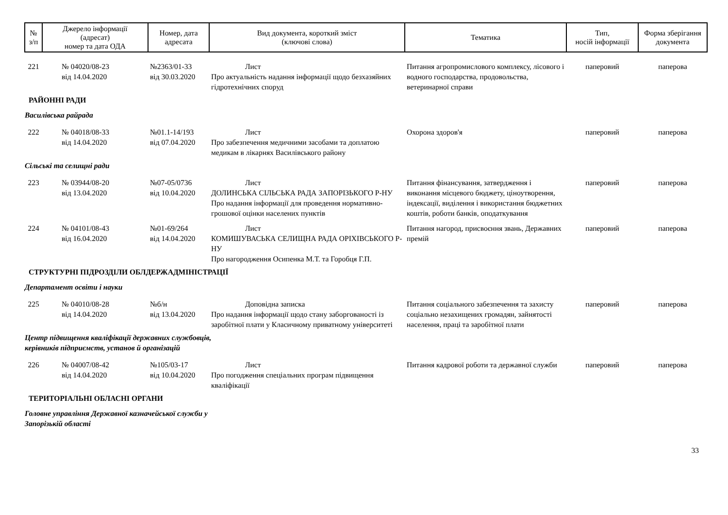| № з/п | Джерело інформації (адресат) номер та дата ОДА | Номер, дата адресата | Вид документа, короткий зміст (ключові слова) | Тематика | Тип, носій інформації | Форма зберігання документа |
| --- | --- | --- | --- | --- | --- | --- |
| 221 | № 04020/08-23 від 14.04.2020 | №2363/01-33 від 30.03.2020 | Лист Про актуальність надання інформації щодо безхазяйних гідротехнічних споруд | Питання агропромислового комплексу, лісового і водного господарства, продовольства, ветеринарної справи | паперовий | паперова |
| РАЙОННІ РАДИ | | | | | | |
| Василівська райрада | | | | | | |
| 222 | № 04018/08-33 від 14.04.2020 | №01.1-14/193 від 07.04.2020 | Лист Про забезпечення медичними засобами та доплатою медикам в лікарнях Василівського району | Охорона здоров'я | паперовий | паперова |
| Сільські та селищні ради | | | | | | |
| 223 | № 03944/08-20 від 13.04.2020 | №07-05/0736 від 10.04.2020 | Лист ДОЛИНСЬКА СІЛЬСЬКА РАДА ЗАПОРІЗЬКОГО Р-НУ Про надання інформації для проведення нормативно-грошової оцінки населених пунктів | Питання фінансування, затвердження і виконання місцевого бюджету, ціноутворення, індексації, виділення і використання бюджетних коштів, роботи банків, оподаткування | паперовий | паперова |
| 224 | № 04101/08-43 від 16.04.2020 | №01-69/264 від 14.04.2020 | Лист КОМИШУВАСЬКА СЕЛИЩНА РАДА ОРІХІВСЬКОГО Р-НУ Про нагородження Осипенка М.Т. та Горобця Г.П. | Питання нагород, присвоєння звань, Державних премій | паперовий | паперова |
| СТРУКТУРНІ ПІДРОЗДІЛИ ОБЛДЕРЖАДМІНІСТРАЦІЇ | | | | | | |
| Департамент освіти і науки | | | | | | |
| 225 | № 04010/08-28 від 14.04.2020 | №б/н від 13.04.2020 | Доповідна записка Про надання інформації щодо стану заборгованості із заробітної плати у Класичному приватному університеті | Питання соціального забезпечення та захисту соціально незахищених громадян, зайнятості населення, праці та заробітної плати | паперовий | паперова |
| Центр підвищення кваліфікації державних службовців, керівників підприємств, установ й організацій | | | | | | |
| 226 | № 04007/08-42 від 14.04.2020 | №105/03-17 від 10.04.2020 | Лист Про погодження спеціальних програм підвищення кваліфікації | Питання кадрової роботи та державної служби | паперовий | паперова |
| ТЕРИТОРІАЛЬНІ ОБЛАСНІ ОРГАНИ | | | | | | |
| Головне управління Державної казначейської служби у Запорізькій області | | | | | | |
33